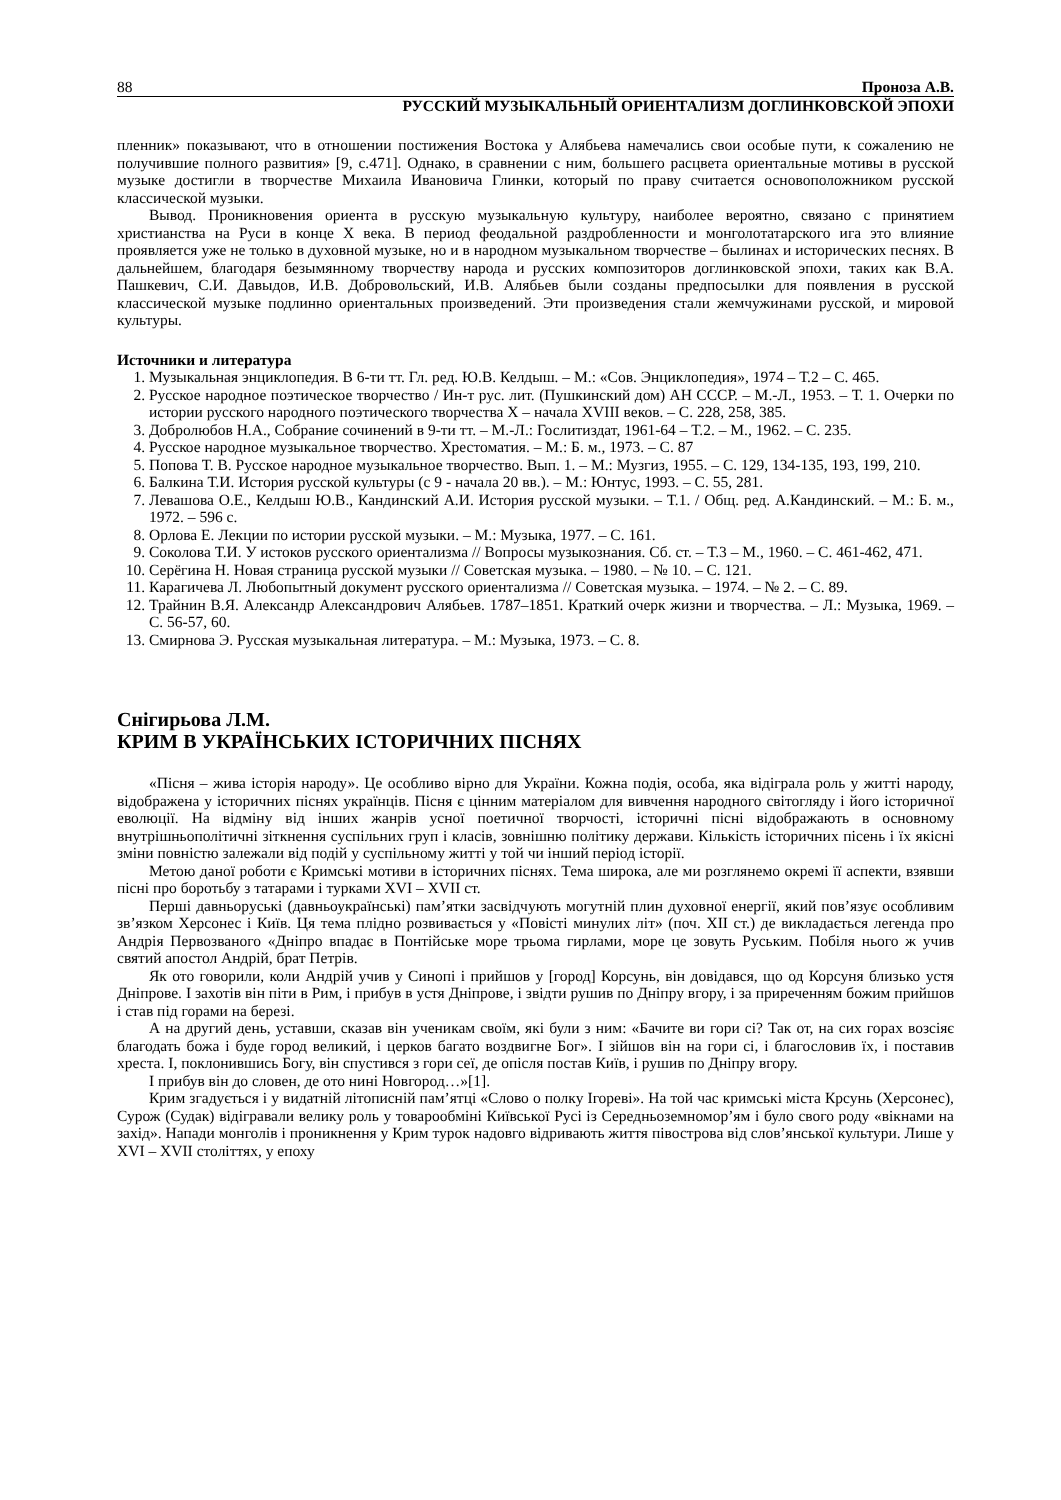88 Проноза А.В.
РУССКИЙ МУЗЫКАЛЬНЫЙ ОРИЕНТАЛИЗМ ДОГЛИНКОВСКОЙ ЭПОХИ
пленник» показывают, что в отношении постижения Востока у Алябьева намечались свои особые пути, к сожалению не получившие полного развития» [9, с.471]. Однако, в сравнении с ним, большего расцвета ориентальные мотивы в русской музыке достигли в творчестве Михаила Ивановича Глинки, который по праву считается основоположником русской классической музыки.
Вывод. Проникновения ориента в русскую музыкальную культуру, наиболее вероятно, связано с принятием христианства на Руси в конце X века. В период феодальной раздробленности и монголотатарского ига это влияние проявляется уже не только в духовной музыке, но и в народном музыкальном творчестве – былинах и исторических песнях. В дальнейшем, благодаря безымянному творчеству народа и русских композиторов доглинковской эпохи, таких как В.А. Пашкевич, С.И. Давыдов, И.В. Добровольский, И.В. Алябьев были созданы предпосылки для появления в русской классической музыке подлинно ориентальных произведений. Эти произведения стали жемчужинами русской, и мировой культуры.
Источники и литература
1. Музыкальная энциклопедия. В 6-ти тт. Гл. ред. Ю.В. Келдыш. – М.: «Сов. Энциклопедия», 1974 – Т.2 – С. 465.
2. Русское народное поэтическое творчество / Ин-т рус. лит. (Пушкинский дом) АН СССР. – М.-Л., 1953. – Т. 1. Очерки по истории русского народного поэтического творчества X – начала XVIII веков. – С. 228, 258, 385.
3. Добролюбов Н.А., Собрание сочинений в 9-ти тт. – М.-Л.: Гослитиздат, 1961-64 – Т.2. – М., 1962. – С. 235.
4. Русское народное музыкальное творчество. Хрестоматия. – М.: Б. м., 1973. – С. 87
5. Попова Т. В. Русское народное музыкальное творчество. Вып. 1. – М.: Музгиз, 1955. – С. 129, 134-135, 193, 199, 210.
6. Балкина Т.И. История русской культуры (с 9 - начала 20 вв.). – М.: Юнтус, 1993. – С. 55, 281.
7. Левашова О.Е., Келдыш Ю.В., Кандинский А.И. История русской музыки. – Т.1. / Общ. ред. А.Кандинский. – М.: Б. м., 1972. – 596 с.
8. Орлова Е. Лекции по истории русской музыки. – М.: Музыка, 1977. – С. 161.
9. Соколова Т.И. У истоков русского ориентализма // Вопросы музыкознания. Сб. ст. – Т.3 – М., 1960. – С. 461-462, 471.
10. Серёгина Н. Новая страница русской музыки // Советская музыка. – 1980. – № 10. – С. 121.
11. Карагичева Л. Любопытный документ русского ориентализма // Советская музыка. – 1974. – № 2. – С. 89.
12. Трайнин В.Я. Александр Александрович Алябьев. 1787–1851. Краткий очерк жизни и творчества. – Л.: Музыка, 1969. – С. 56-57, 60.
13. Смирнова Э. Русская музыкальная литература. – М.: Музыка, 1973. – С. 8.
Снігирьова Л.М.
КРИМ В УКРАЇНСЬКИХ ІСТОРИЧНИХ ПІСНЯХ
«Пісня – жива історія народу». Це особливо вірно для України. Кожна подія, особа, яка відіграла роль у житті народу, відображена у історичних піснях українців. Пісня є цінним матеріалом для вивчення народного світогляду і його історичної еволюції. На відміну від інших жанрів усної поетичної творчості, історичні пісні відображають в основному внутрішньополітичні зіткнення суспільних груп і класів, зовнішню політику держави. Кількість історичних пісень і їх якісні зміни повністю залежали від подій у суспільному житті у той чи інший період історії.
Метою даної роботи є Кримські мотиви в історичних піснях. Тема широка, але ми розглянемо окремі її аспекти, взявши пісні про боротьбу з татарами і турками XVI – XVII ст.
Перші давньоруські (давньоукраїнські) пам’ятки засвідчують могутній плин духовної енергії, який пов’язує особливим зв’язком Херсонес і Київ. Ця тема плідно розвивається у «Повісті минулих літ» (поч. XII ст.) де викладається легенда про Андрія Первозваного «Дніпро впадає в Понтійське море трьома гирлами, море це зовуть Руським. Побіля нього ж учив святий апостол Андрій, брат Петрів.
Як ото говорили, коли Андрій учив у Синопі і прийшов у [город] Корсунь, він довідався, що од Корсуня близько устя Дніпрове. І захотів він піти в Рим, і прибув в устя Дніпрове, і звідти рушив по Дніпру вгору, і за приреченням божим прийшов і став під горами на березі.
А на другий день, уставши, сказав він ученикам своїм, які були з ним: «Бачите ви гори сі? Так от, на сих горах возсіяє благодать божа і буде город великий, і церков багато воздвигне Бог». І зійшов він на гори сі, і благословив їх, і поставив хреста. І, поклонившись Богу, він спустився з гори сеї, де опісля постав Київ, і рушив по Дніпру вгору.
І прибув він до словен, де ото нині Новгород…»[1].
Крим згадується і у видатній літописній пам’ятці «Слово о полку Ігореві». На той час кримські міста Крсунь (Херсонес), Сурож (Судак) відігравали велику роль у товарообміні Київської Русі із Середньоземномор’ям і було свого роду «вікнами на захід». Напади монголів і проникнення у Крим турок надовго відривають життя півострова від слов’янської культури. Лише у XVI – XVII століттях, у епоху